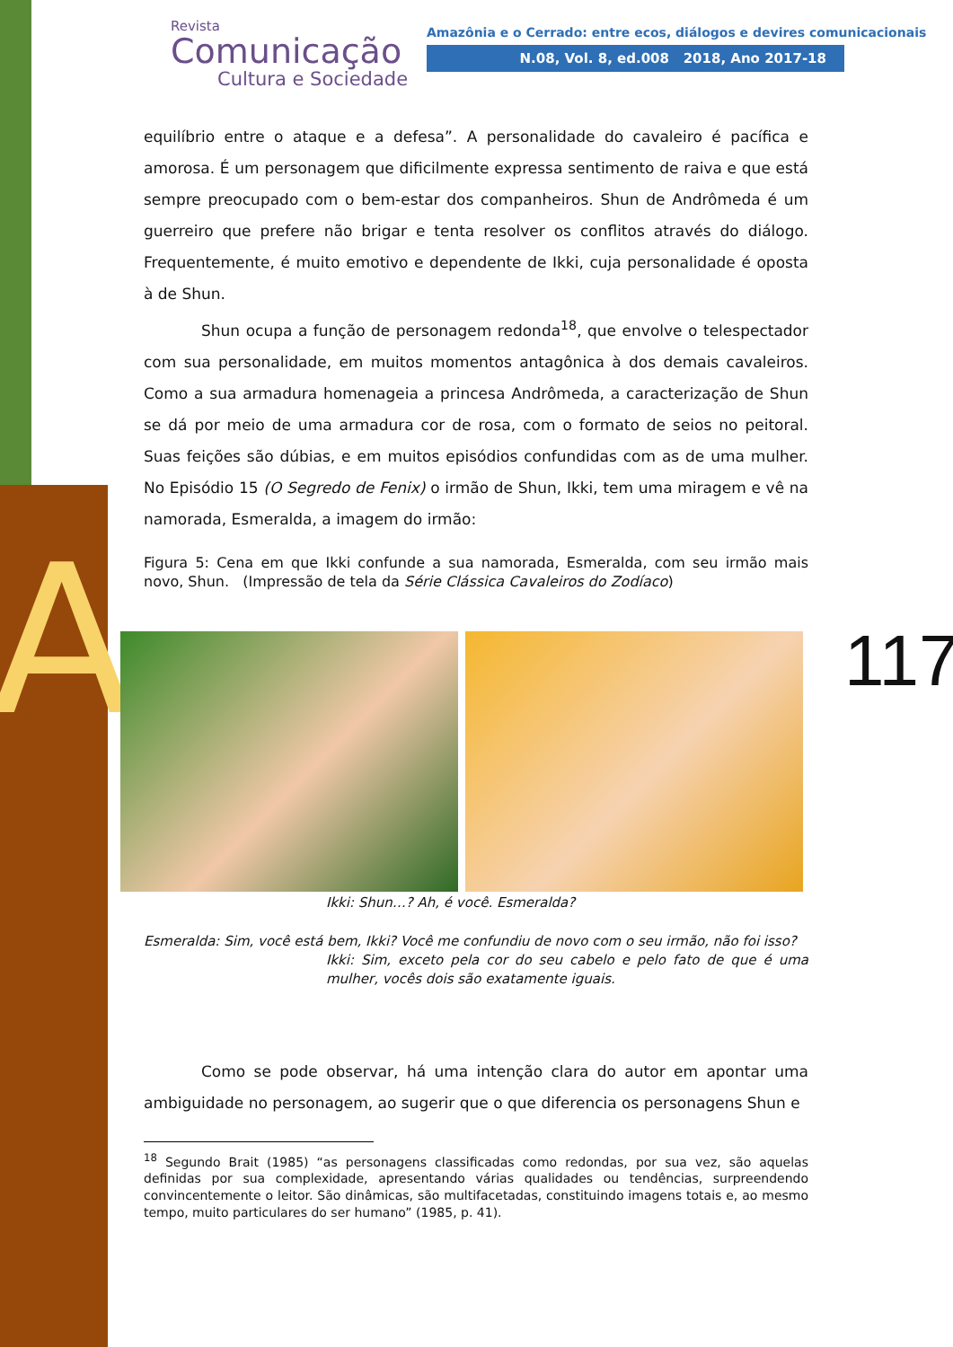A
Revista
Comunicação
Cultura e Sociedade
Amazônia e o Cerrado: entre ecos, diálogos e devires comunicacionais
N.08, Vol. 8, ed.008 2018, Ano 2017-18
117
equilíbrio entre o ataque e a defesa”. A personalidade do cavaleiro é pacífica e amorosa. É um personagem que dificilmente expressa sentimento de raiva e que está sempre preocupado com o bem-estar dos companheiros. Shun de Andrômeda é um guerreiro que prefere não brigar e tenta resolver os conflitos através do diálogo. Frequentemente, é muito emotivo e dependente de Ikki, cuja personalidade é oposta à de Shun.
Shun ocupa a função de personagem redonda<sup>18</sup>, que envolve o telespectador com sua personalidade, em muitos momentos antagônica à dos demais cavaleiros. Como a sua armadura homenageia a princesa Andrômeda, a caracterização de Shun se dá por meio de uma armadura cor de rosa, com o formato de seios no peitoral. Suas feições são dúbias, e em muitos episódios confundidas com as de uma mulher. No Episódio 15 (O Segredo de Fenix) o irmão de Shun, Ikki, tem uma miragem e vê na namorada, Esmeralda, a imagem do irmão:
Figura 5: Cena em que Ikki confunde a sua namorada, Esmeralda, com seu irmão mais novo, Shun. (Impressão de tela da Série Clássica Cavaleiros do Zodíaco)
Ikki: Shun…? Ah, é você. Esmeralda?
Esmeralda: Sim, você está bem, Ikki? Você me confundiu de novo com o seu irmão, não foi isso?
Ikki: Sim, exceto pela cor do seu cabelo e pelo fato de que é uma mulher, vocês dois são exatamente iguais.
Como se pode observar, há uma intenção clara do autor em apontar uma ambiguidade no personagem, ao sugerir que o que diferencia os personagens Shun e
<sup>18</sup> Segundo Brait (1985) “as personagens classificadas como redondas, por sua vez, são aquelas definidas por sua complexidade, apresentando várias qualidades ou tendências, surpreendendo convincentemente o leitor. São dinâmicas, são multifacetadas, constituindo imagens totais e, ao mesmo tempo, muito particulares do ser humano” (1985, p. 41).